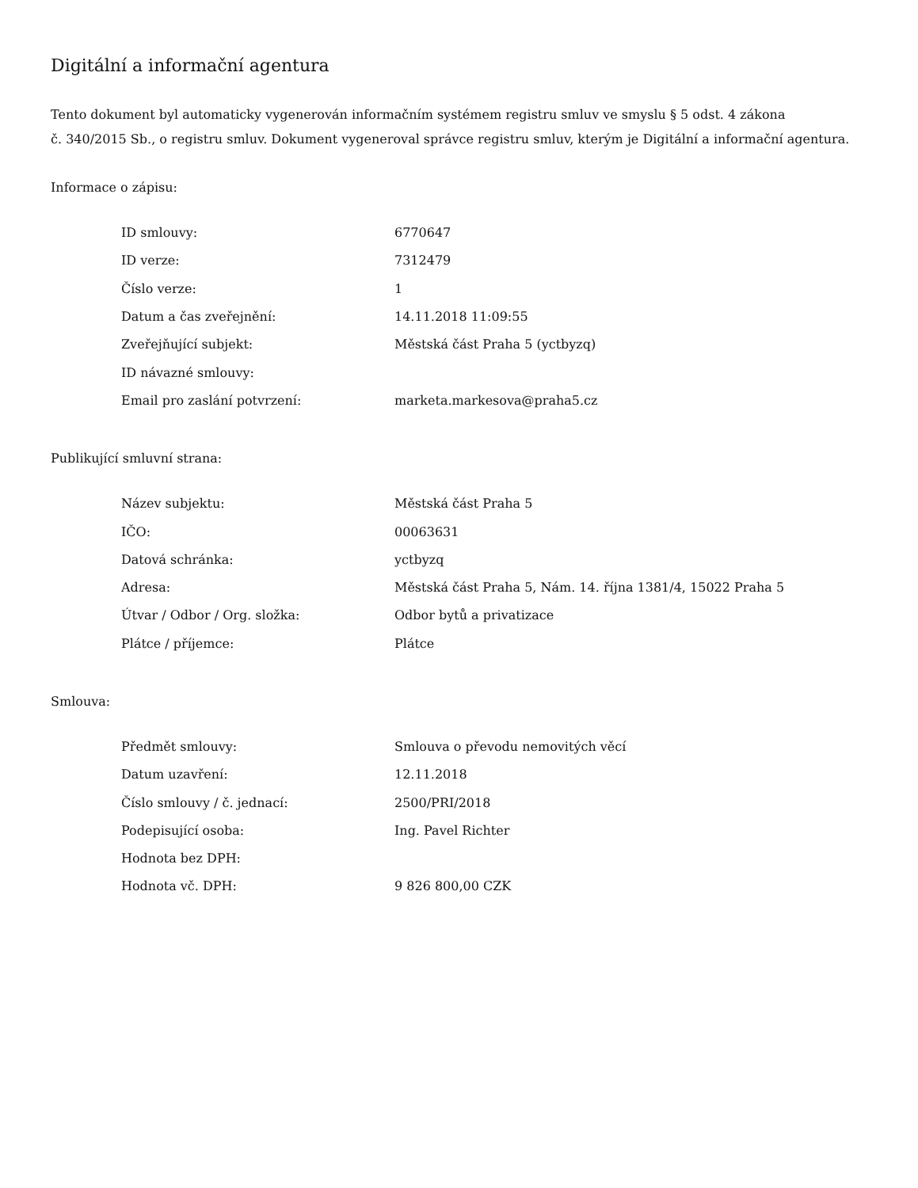Digitální a informační agentura
Tento dokument byl automaticky vygenerován informačním systémem registru smluv ve smyslu § 5 odst. 4 zákona
č. 340/2015 Sb., o registru smluv. Dokument vygeneroval správce registru smluv, kterým je Digitální a informační agentura.
Informace o zápisu:
| ID smlouvy: | 6770647 |
| ID verze: | 7312479 |
| Číslo verze: | 1 |
| Datum a čas zveřejnění: | 14.11.2018 11:09:55 |
| Zveřejňující subjekt: | Městská část Praha 5 (yctbyzq) |
| ID návazné smlouvy: | |
| Email pro zaslání potvrzení: | marketa.markesova@praha5.cz |
Publikující smluvní strana:
| Název subjektu: | Městská část Praha 5 |
| IČO: | 00063631 |
| Datová schránka: | yctbyzq |
| Adresa: | Městská část Praha 5, Nám. 14. října 1381/4, 15022 Praha 5 |
| Útvar / Odbor / Org. složka: | Odbor bytů a privatizace |
| Plátce / příjemce: | Plátce |
Smlouva:
| Předmět smlouvy: | Smlouva o převodu nemovitých věcí |
| Datum uzavření: | 12.11.2018 |
| Číslo smlouvy / č. jednací: | 2500/PRI/2018 |
| Podepisující osoba: | Ing. Pavel Richter |
| Hodnota bez DPH: | |
| Hodnota vč. DPH: | 9 826 800,00 CZK |